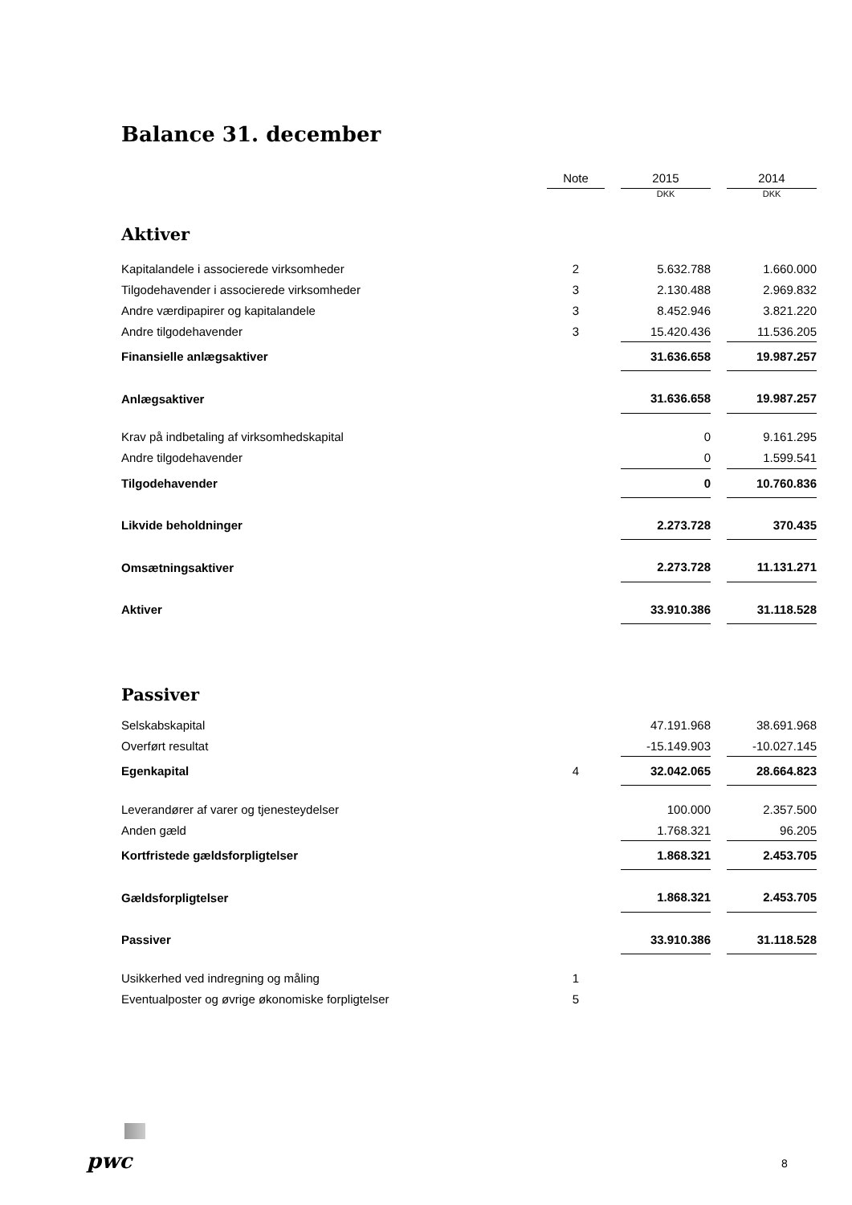Balance 31. december
| | Note | | 2015 | | 2014 |
| | | | DKK | | DKK |
| Aktiver | | | | | |
| Kapitalandele i associerede virksomheder | 2 | | 5.632.788 | | 1.660.000 |
| Tilgodehavender i associerede virksomheder | 3 | | 2.130.488 | | 2.969.832 |
| Andre værdipapirer og kapitalandele | 3 | | 8.452.946 | | 3.821.220 |
| Andre tilgodehavender | 3 | | 15.420.436 | | 11.536.205 |
| Finansielle anlægsaktiver | | | 31.636.658 | | 19.987.257 |
| Anlægsaktiver | | | 31.636.658 | | 19.987.257 |
| Krav på indbetaling af virksomhedskapital | | | 0 | | 9.161.295 |
| Andre tilgodehavender | | | 0 | | 1.599.541 |
| Tilgodehavender | | | 0 | | 10.760.836 |
| Likvide beholdninger | | | 2.273.728 | | 370.435 |
| Omsætningsaktiver | | | 2.273.728 | | 11.131.271 |
| Aktiver | | | 33.910.386 | | 31.118.528 |
| Passiver | | | | | |
| Selskabskapital | | | 47.191.968 | | 38.691.968 |
| Overført resultat | | | -15.149.903 | | -10.027.145 |
| Egenkapital | 4 | | 32.042.065 | | 28.664.823 |
| Leverandører af varer og tjenesteydelser | | | 100.000 | | 2.357.500 |
| Anden gæld | | | 1.768.321 | | 96.205 |
| Kortfristede gældsforpligtelser | | | 1.868.321 | | 2.453.705 |
| Gældsforpligtelser | | | 1.868.321 | | 2.453.705 |
| Passiver | | | 33.910.386 | | 31.118.528 |
| Usikkerhed ved indregning og måling | 1 | | | | |
| Eventualposter og øvrige økonomiske forpligtelser | 5 | | | | |
pwc 8